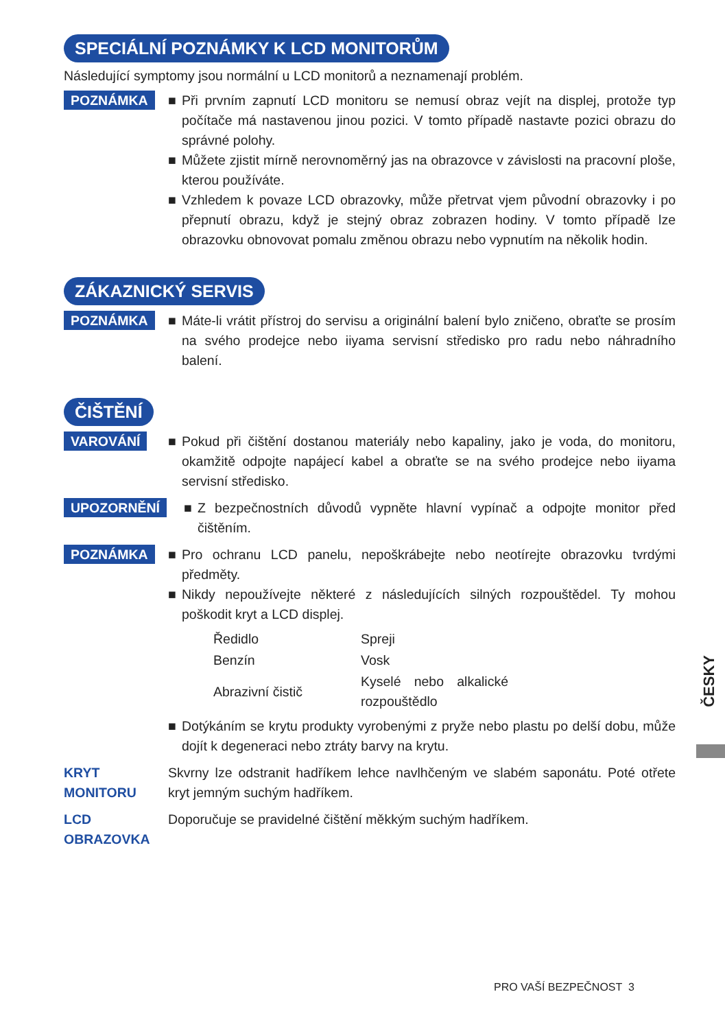SPECIÁLNÍ POZNÁMKY K LCD MONITORŮM
Následující symptomy jsou normální u LCD monitorů a neznamenají problém.
POZNÁMKA
■ Při prvním zapnutí LCD monitoru se nemusí obraz vejít na displej, protože typ počítače má nastavenou jinou pozici. V tomto případě nastavte pozici obrazu do správné polohy.
■ Můžete zjistit mírně nerovnoměrný jas na obrazovce v závislosti na pracovní ploše, kterou používáte.
■ Vzhledem k povaze LCD obrazovky, může přetrvat vjem původní obrazovky i po přepnutí obrazu, když je stejný obraz zobrazen hodiny. V tomto případě lze obrazovku obnovovat pomalu změnou obrazu nebo vypnutím na několik hodin.
ZÁKAZNICKÝ SERVIS
POZNÁMKA
■ Máte-li vrátit přístroj do servisu a originální balení bylo zničeno, obraťte se prosím na svého prodejce nebo iiyama servisní středisko pro radu nebo náhradního balení.
ČIŠTĚNÍ
VAROVÁNÍ
■ Pokud při čištění dostanou materiály nebo kapaliny, jako je voda, do monitoru, okamžitě odpojte napájecí kabel a obraťte se na svého prodejce nebo iiyama servisní středisko.
UPOZORNĚNÍ
■ Z bezpečnostních důvodů vypněte hlavní vypínač a odpojte monitor před čištěním.
POZNÁMKA
■ Pro ochranu LCD panelu, nepoškrábejte nebo neotírejte obrazovku tvrdými předměty.
■ Nikdy nepoužívejte některé z následujících silných rozpouštědel. Ty mohou poškodit kryt a LCD displej.
| Ředidlo | Spreji |
| Benzín | Vosk |
| Abrazivní čistič | Kyselé nebo alkalické rozpouštědlo |
■ Dotýkáním se krytu produkty vyrobenými z pryže nebo plastu po delší dobu, může dojít k degeneraci nebo ztráty barvy na krytu.
KRYT
MONITORU
Skvrny lze odstranit hadříkem lehce navlhčeným ve slabém saponátu. Poté otřete kryt jemným suchým hadříkem.
LCD
OBRAZOVKA
Doporučuje se pravidelné čištění měkkým suchým hadříkem.
ČESKY
PRO VAŠÍ BEZPEČNOST 3